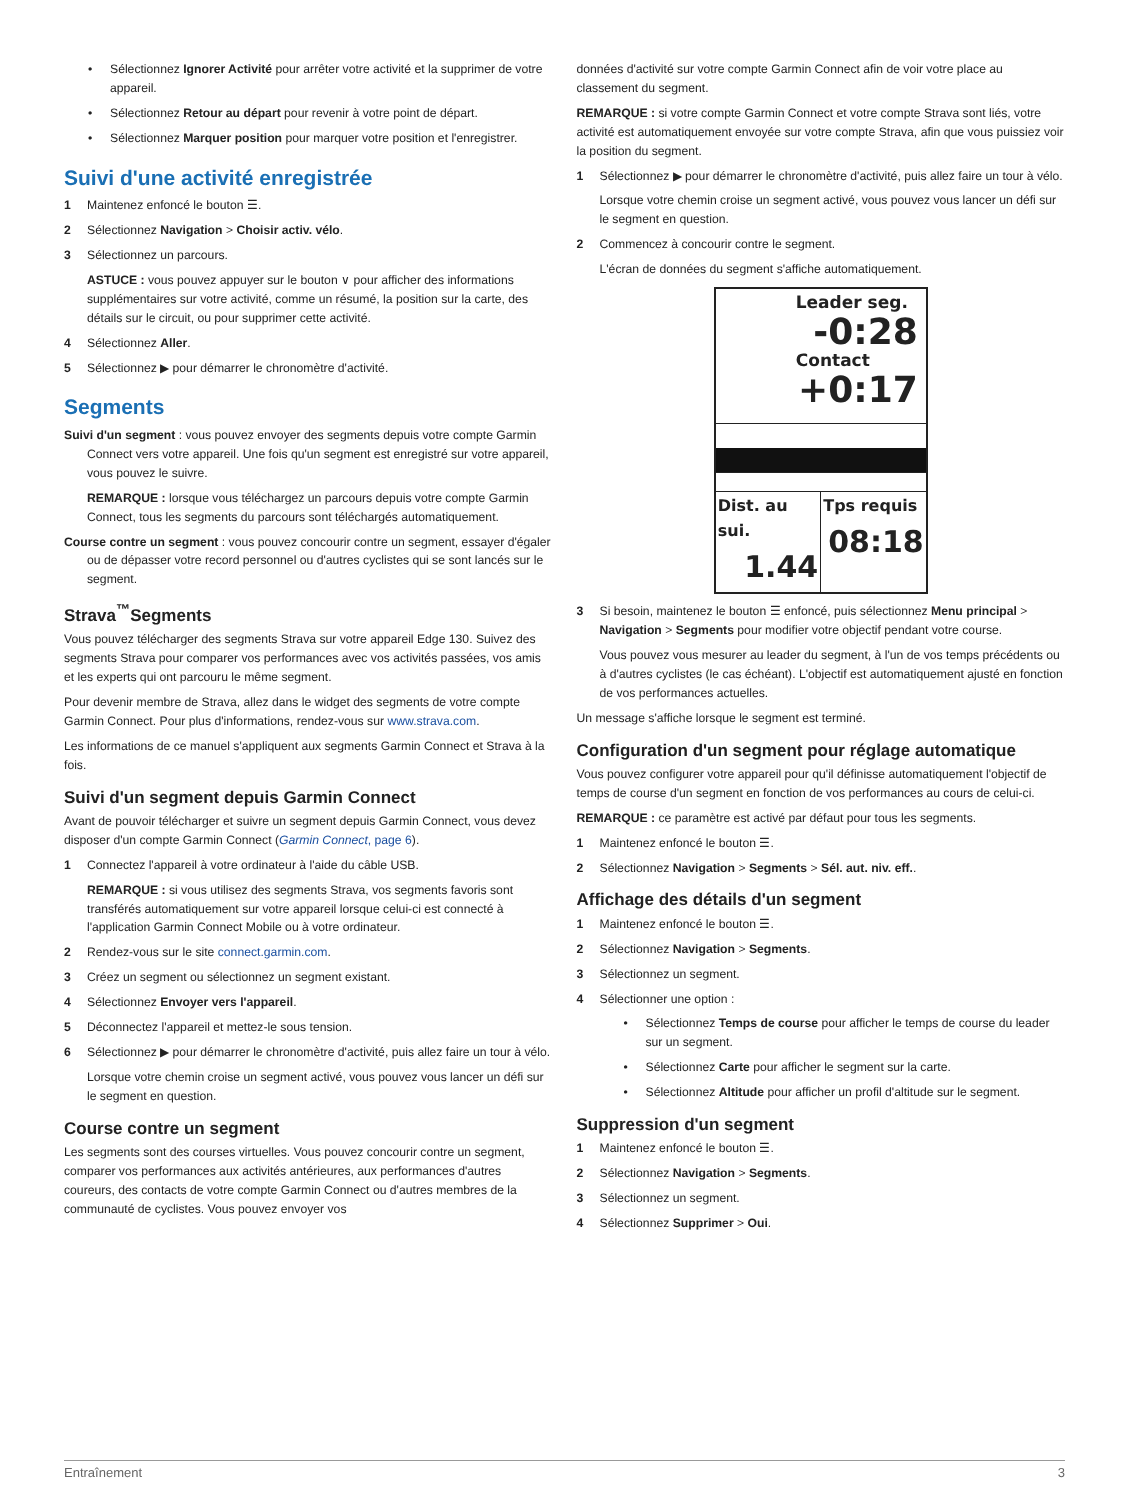• Sélectionnez Ignorer Activité pour arrêter votre activité et la supprimer de votre appareil.
• Sélectionnez Retour au départ pour revenir à votre point de départ.
• Sélectionnez Marquer position pour marquer votre position et l'enregistrer.
Suivi d'une activité enregistrée
1 Maintenez enfoncé le bouton ☰.
2 Sélectionnez Navigation > Choisir activ. vélo.
3 Sélectionnez un parcours.
ASTUCE : vous pouvez appuyer sur le bouton ∨ pour afficher des informations supplémentaires sur votre activité, comme un résumé, la position sur la carte, des détails sur le circuit, ou pour supprimer cette activité.
4 Sélectionnez Aller.
5 Sélectionnez ▶ pour démarrer le chronomètre d'activité.
Segments
Suivi d'un segment : vous pouvez envoyer des segments depuis votre compte Garmin Connect vers votre appareil. Une fois qu'un segment est enregistré sur votre appareil, vous pouvez le suivre.
REMARQUE : lorsque vous téléchargez un parcours depuis votre compte Garmin Connect, tous les segments du parcours sont téléchargés automatiquement.
Course contre un segment : vous pouvez concourir contre un segment, essayer d'égaler ou de dépasser votre record personnel ou d'autres cyclistes qui se sont lancés sur le segment.
Strava<sup>™</sup>Segments
Vous pouvez télécharger des segments Strava sur votre appareil Edge 130. Suivez des segments Strava pour comparer vos performances avec vos activités passées, vos amis et les experts qui ont parcouru le même segment.
Pour devenir membre de Strava, allez dans le widget des segments de votre compte Garmin Connect. Pour plus d'informations, rendez-vous sur www.strava.com.
Les informations de ce manuel s'appliquent aux segments Garmin Connect et Strava à la fois.
Suivi d'un segment depuis Garmin Connect
Avant de pouvoir télécharger et suivre un segment depuis Garmin Connect, vous devez disposer d'un compte Garmin Connect (Garmin Connect, page 6).
1 Connectez l'appareil à votre ordinateur à l'aide du câble USB.
REMARQUE : si vous utilisez des segments Strava, vos segments favoris sont transférés automatiquement sur votre appareil lorsque celui-ci est connecté à l'application Garmin Connect Mobile ou à votre ordinateur.
2 Rendez-vous sur le site connect.garmin.com.
3 Créez un segment ou sélectionnez un segment existant.
4 Sélectionnez Envoyer vers l'appareil.
5 Déconnectez l'appareil et mettez-le sous tension.
6 Sélectionnez ▶ pour démarrer le chronomètre d'activité, puis allez faire un tour à vélo.
Lorsque votre chemin croise un segment activé, vous pouvez vous lancer un défi sur le segment en question.
Course contre un segment
Les segments sont des courses virtuelles. Vous pouvez concourir contre un segment, comparer vos performances aux activités antérieures, aux performances d'autres coureurs, des contacts de votre compte Garmin Connect ou d'autres membres de la communauté de cyclistes. Vous pouvez envoyer vos
données d'activité sur votre compte Garmin Connect afin de voir votre place au classement du segment.
REMARQUE : si votre compte Garmin Connect et votre compte Strava sont liés, votre activité est automatiquement envoyée sur votre compte Strava, afin que vous puissiez voir la position du segment.
1 Sélectionnez ▶ pour démarrer le chronomètre d'activité, puis allez faire un tour à vélo.
Lorsque votre chemin croise un segment activé, vous pouvez vous lancer un défi sur le segment en question.
2 Commencez à concourir contre le segment.
L'écran de données du segment s'affiche automatiquement.
Leader seg.
-0:28
Contact
+0:17
Dist. au sui.
1.44
Tps requis
08:18
3 Si besoin, maintenez le bouton ☰ enfoncé, puis sélectionnez Menu principal > Navigation > Segments pour modifier votre objectif pendant votre course.
Vous pouvez vous mesurer au leader du segment, à l'un de vos temps précédents ou à d'autres cyclistes (le cas échéant). L'objectif est automatiquement ajusté en fonction de vos performances actuelles.
Un message s'affiche lorsque le segment est terminé.
Configuration d'un segment pour réglage automatique
Vous pouvez configurer votre appareil pour qu'il définisse automatiquement l'objectif de temps de course d'un segment en fonction de vos performances au cours de celui-ci.
REMARQUE : ce paramètre est activé par défaut pour tous les segments.
1 Maintenez enfoncé le bouton ☰.
2 Sélectionnez Navigation > Segments > Sél. aut. niv. eff..
Affichage des détails d'un segment
1 Maintenez enfoncé le bouton ☰.
2 Sélectionnez Navigation > Segments.
3 Sélectionnez un segment.
4 Sélectionner une option :
• Sélectionnez Temps de course pour afficher le temps de course du leader sur un segment.
• Sélectionnez Carte pour afficher le segment sur la carte.
• Sélectionnez Altitude pour afficher un profil d'altitude sur le segment.
Suppression d'un segment
1 Maintenez enfoncé le bouton ☰.
2 Sélectionnez Navigation > Segments.
3 Sélectionnez un segment.
4 Sélectionnez Supprimer > Oui.
Entraînement 3